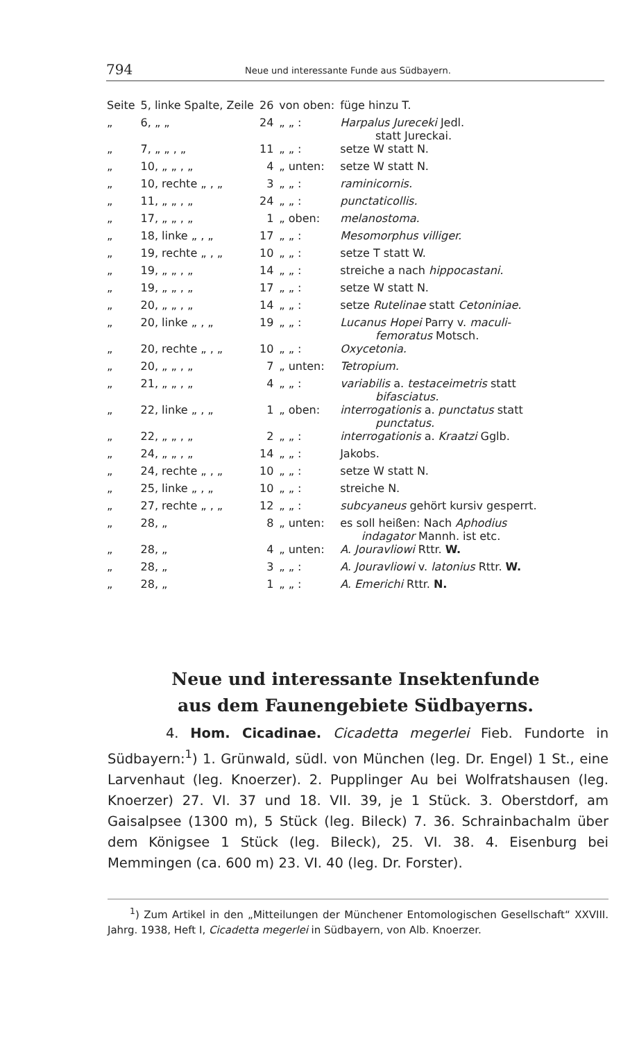794 Neue und interessante Funde aus Südbayern.
| Seite | 5, linke Spalte, Zeile | 26 | von oben: | füge hinzu T. |
| „ | 6, „ „ | 24 | „ „ : | Harpalus Jureceki Jedl. statt Jureckai. |
| „ | 7, „ „ , „ | 11 | „ „ : | setze W statt N. |
| „ | 10, „ „ , „ | 4 | „ unten: | setze W statt N. |
| „ | 10, rechte „ , „ | 3 | „ „ : | raminicornis. |
| „ | 11, „ „ , „ | 24 | „ „ : | punctaticollis. |
| „ | 17, „ „ , „ | 1 | „ oben: | melanostoma. |
| „ | 18, linke „ , „ | 17 | „ „ : | Mesomorphus villiger. |
| „ | 19, rechte „ , „ | 10 | „ „ : | setze T statt W. |
| „ | 19, „ „ , „ | 14 | „ „ : | streiche a nach hippocastani. |
| „ | 19, „ „ , „ | 17 | „ „ : | setze W statt N. |
| „ | 20, „ „ , „ | 14 | „ „ : | setze Rutelinae statt Cetoniniae. |
| „ | 20, linke „ , „ | 19 | „ „ : | Lucanus Hopei Parry v. maculi- femoratus Motsch. |
| „ | 20, rechte „ , „ | 10 | „ „ : | Oxycetonia. |
| „ | 20, „ „ , „ | 7 | „ unten: | Tetropium. |
| „ | 21, „ „ , „ | 4 | „ „ : | variabilis a. testaceimetris statt bifasciatus. |
| „ | 22, linke „ , „ | 1 | „ oben: | interrogationis a. punctatus statt punctatus. |
| „ | 22, „ „ , „ | 2 | „ „ : | interrogationis a. Kraatzi Gglb. |
| „ | 24, „ „ , „ | 14 | „ „ : | Jakobs. |
| „ | 24, rechte „ , „ | 10 | „ „ : | setze W statt N. |
| „ | 25, linke „ , „ | 10 | „ „ : | streiche N. |
| „ | 27, rechte „ , „ | 12 | „ „ : | subcyaneus gehört kursiv gesperrt. |
| „ | 28, „ | 8 | „ unten: | es soll heißen: Nach Aphodius indagator Mannh. ist etc. |
| „ | 28, „ | 4 | „ unten: | A. Jouravliowi Rttr. W. |
| „ | 28, „ | 3 | „ „ : | A. Jouravliowi v. latonius Rttr. W. |
| „ | 28, „ | 1 | „ „ : | A. Emerichi Rttr. N. |
Neue und interessante Insektenfunde
aus dem Faunengebiete Südbayerns.
4. Hom. Cicadinae. Cicadetta megerlei Fieb. Fundorte in Südbayern:<sup>1</sup>) 1. Grünwald, südl. von München (leg. Dr. Engel) 1 St., eine Larvenhaut (leg. Knoerzer). 2. Pupplinger Au bei Wolfratshausen (leg. Knoerzer) 27. VI. 37 und 18. VII. 39, je 1 Stück. 3. Oberstdorf, am Gaisalpsee (1300 m), 5 Stück (leg. Bileck) 7. 36. Schrainbachalm über dem Königsee 1 Stück (leg. Bileck), 25. VI. 38. 4. Eisenburg bei Memmingen (ca. 600 m) 23. VI. 40 (leg. Dr. Forster).
<sup>1</sup>) Zum Artikel in den „Mitteilungen der Münchener Entomologischen Gesellschaft“ XXVIII. Jahrg. 1938, Heft I, Cicadetta megerlei in Südbayern, von Alb. Knoerzer.